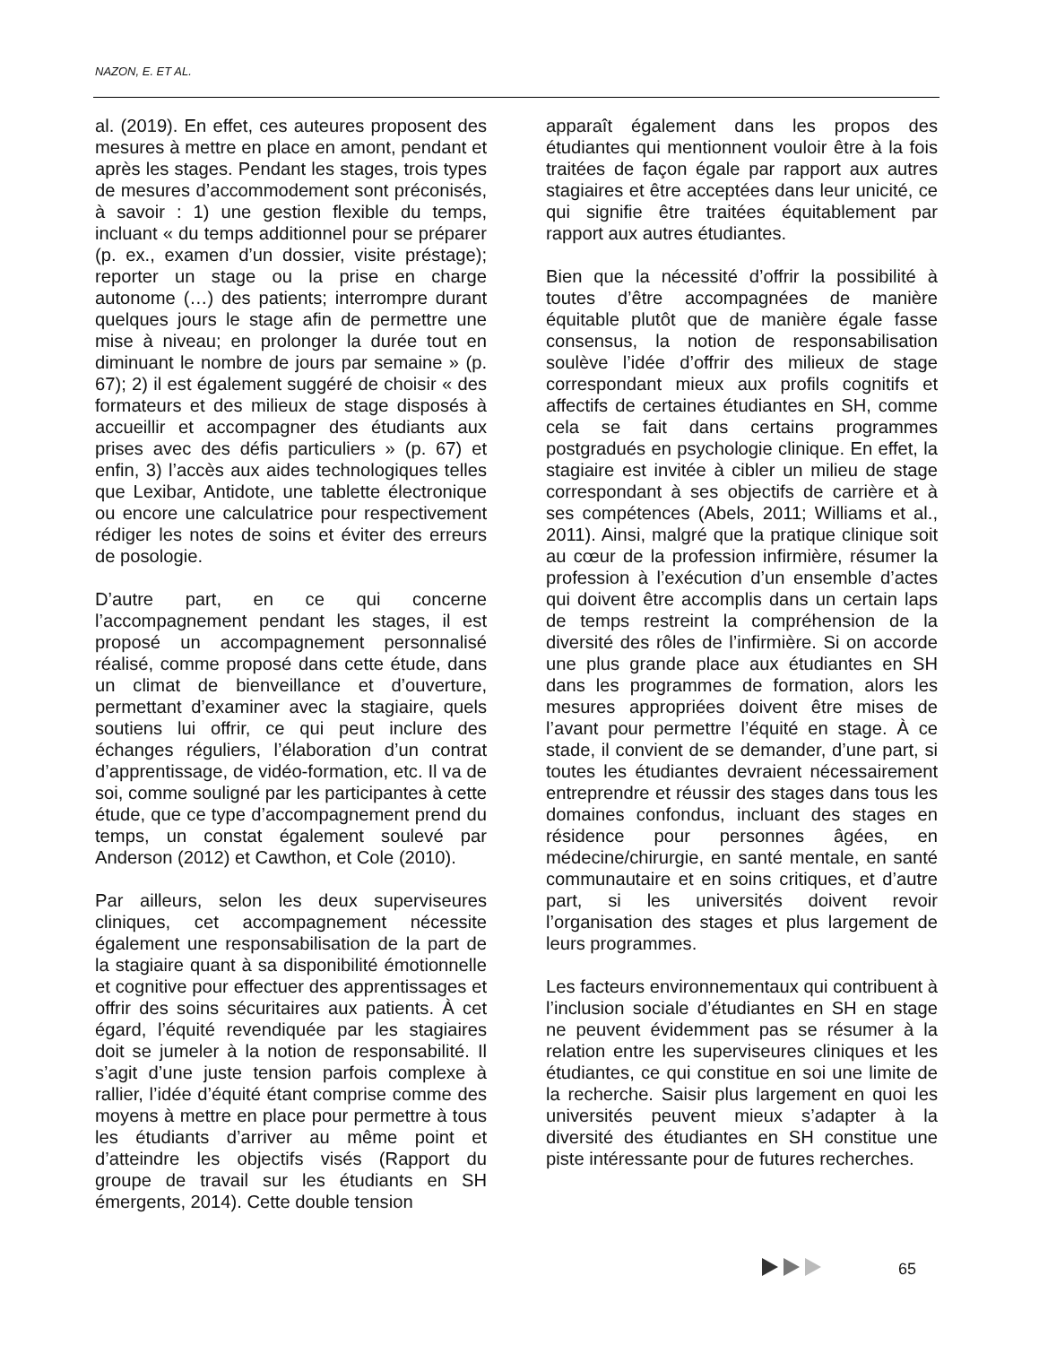NAZON, E. ET AL.
al. (2019). En effet, ces auteures proposent des mesures à mettre en place en amont, pendant et après les stages. Pendant les stages, trois types de mesures d’accommodement sont préconisés, à savoir : 1) une gestion flexible du temps, incluant « du temps additionnel pour se préparer (p. ex., examen d’un dossier, visite préstage); reporter un stage ou la prise en charge autonome (…) des patients; interrompre durant quelques jours le stage afin de permettre une mise à niveau; en prolonger la durée tout en diminuant le nombre de jours par semaine » (p. 67); 2) il est également suggéré de choisir « des formateurs et des milieux de stage disposés à accueillir et accompagner des étudiants aux prises avec des défis particuliers » (p. 67) et enfin, 3) l’accès aux aides technologiques telles que Lexibar, Antidote, une tablette électronique ou encore une calculatrice pour respectivement rédiger les notes de soins et éviter des erreurs de posologie.
D’autre part, en ce qui concerne l’accompagnement pendant les stages, il est proposé un accompagnement personnalisé réalisé, comme proposé dans cette étude, dans un climat de bienveillance et d’ouverture, permettant d’examiner avec la stagiaire, quels soutiens lui offrir, ce qui peut inclure des échanges réguliers, l’élaboration d’un contrat d’apprentissage, de vidéo-formation, etc. Il va de soi, comme souligné par les participantes à cette étude, que ce type d’accompagnement prend du temps, un constat également soulevé par Anderson (2012) et Cawthon, et Cole (2010).
Par ailleurs, selon les deux superviseures cliniques, cet accompagnement nécessite également une responsabilisation de la part de la stagiaire quant à sa disponibilité émotionnelle et cognitive pour effectuer des apprentissages et offrir des soins sécuritaires aux patients. À cet égard, l’équité revendiquée par les stagiaires doit se jumeler à la notion de responsabilité. Il s’agit d’une juste tension parfois complexe à rallier, l’idée d’équité étant comprise comme des moyens à mettre en place pour permettre à tous les étudiants d’arriver au même point et d’atteindre les objectifs visés (Rapport du groupe de travail sur les étudiants en SH émergents, 2014). Cette double tension
apparaît également dans les propos des étudiantes qui mentionnent vouloir être à la fois traitées de façon égale par rapport aux autres stagiaires et être acceptées dans leur unicité, ce qui signifie être traitées équitablement par rapport aux autres étudiantes.
Bien que la nécessité d’offrir la possibilité à toutes d’être accompagnées de manière équitable plutôt que de manière égale fasse consensus, la notion de responsabilisation soulève l’idée d’offrir des milieux de stage correspondant mieux aux profils cognitifs et affectifs de certaines étudiantes en SH, comme cela se fait dans certains programmes postgradués en psychologie clinique. En effet, la stagiaire est invitée à cibler un milieu de stage correspondant à ses objectifs de carrière et à ses compétences (Abels, 2011; Williams et al., 2011). Ainsi, malgré que la pratique clinique soit au cœur de la profession infirmière, résumer la profession à l’exécution d’un ensemble d’actes qui doivent être accomplis dans un certain laps de temps restreint la compréhension de la diversité des rôles de l’infirmière. Si on accorde une plus grande place aux étudiantes en SH dans les programmes de formation, alors les mesures appropriées doivent être mises de l’avant pour permettre l’équité en stage. À ce stade, il convient de se demander, d’une part, si toutes les étudiantes devraient nécessairement entreprendre et réussir des stages dans tous les domaines confondus, incluant des stages en résidence pour personnes âgées, en médecine/chirurgie, en santé mentale, en santé communautaire et en soins critiques, et d’autre part, si les universités doivent revoir l’organisation des stages et plus largement de leurs programmes.
Les facteurs environnementaux qui contribuent à l’inclusion sociale d’étudiantes en SH en stage ne peuvent évidemment pas se résumer à la relation entre les superviseures cliniques et les étudiantes, ce qui constitue en soi une limite de la recherche. Saisir plus largement en quoi les universités peuvent mieux s’adapter à la diversité des étudiantes en SH constitue une piste intéressante pour de futures recherches.
65